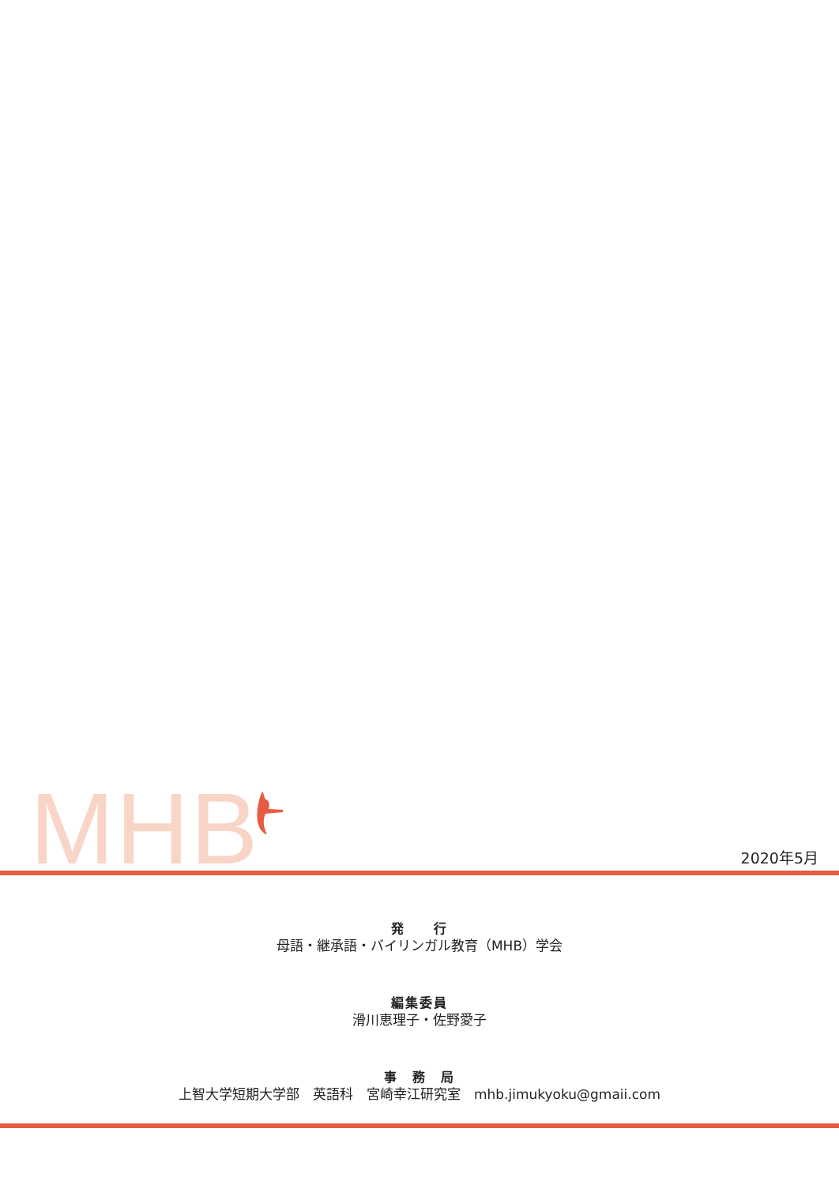MHB 2020年5月
発　　行
母語・継承語・バイリンガル教育（MHB）学会
編集委員
滑川恵理子・佐野愛子
事　務　局
上智大学短期大学部　英語科　宮崎幸江研究室　mhb.jimukyoku@gmaii.com